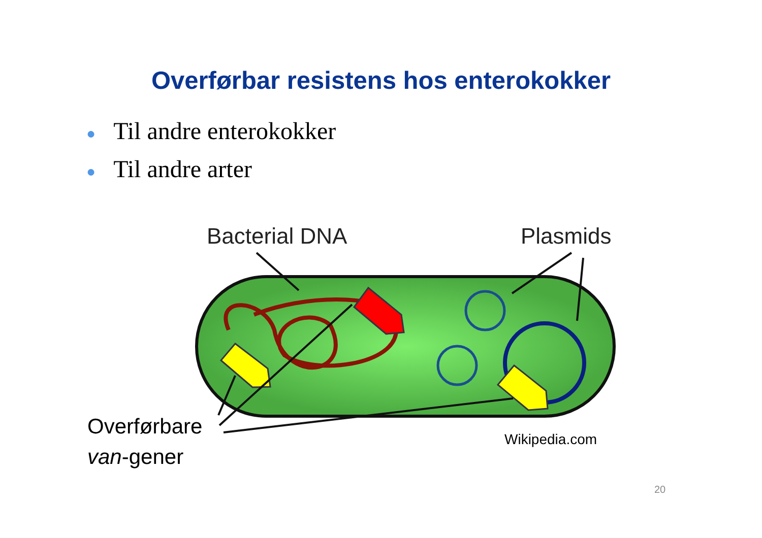Overførbar resistens hos enterokokker
● Til andre enterokokker
● Til andre arter
Bacterial DNA Plasmids
Overførbare
van-gener
Wikipedia.com
20